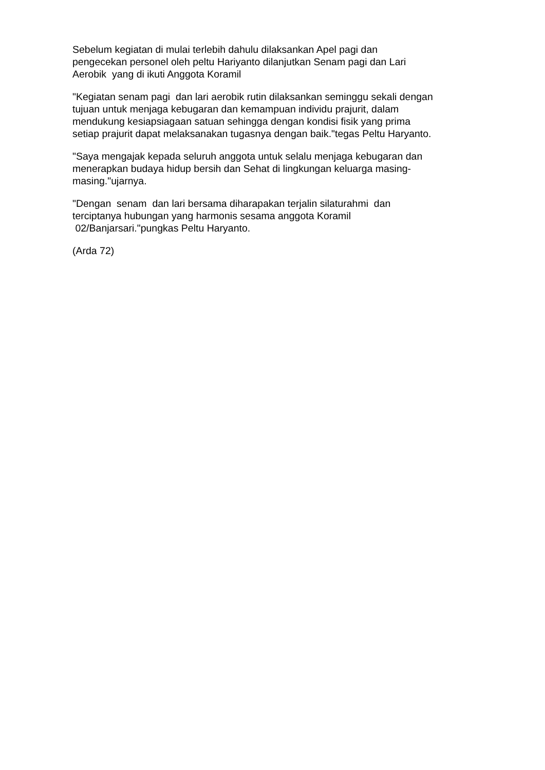Sebelum kegiatan di mulai terlebih dahulu dilaksankan Apel pagi dan pengecekan personel oleh peltu Hariyanto dilanjutkan Senam pagi dan Lari Aerobik yang di ikuti Anggota Koramil
"Kegiatan senam pagi dan lari aerobik rutin dilaksankan seminggu sekali dengan tujuan untuk menjaga kebugaran dan kemampuan individu prajurit, dalam mendukung kesiapsiagaan satuan sehingga dengan kondisi fisik yang prima setiap prajurit dapat melaksanakan tugasnya dengan baik."tegas Peltu Haryanto.
"Saya mengajak kepada seluruh anggota untuk selalu menjaga kebugaran dan menerapkan budaya hidup bersih dan Sehat di lingkungan keluarga masing- masing."ujarnya.
"Dengan senam dan lari bersama diharapakan terjalin silaturahmi dan terciptanya hubungan yang harmonis sesama anggota Koramil 02/Banjarsari."pungkas Peltu Haryanto.
(Arda 72)